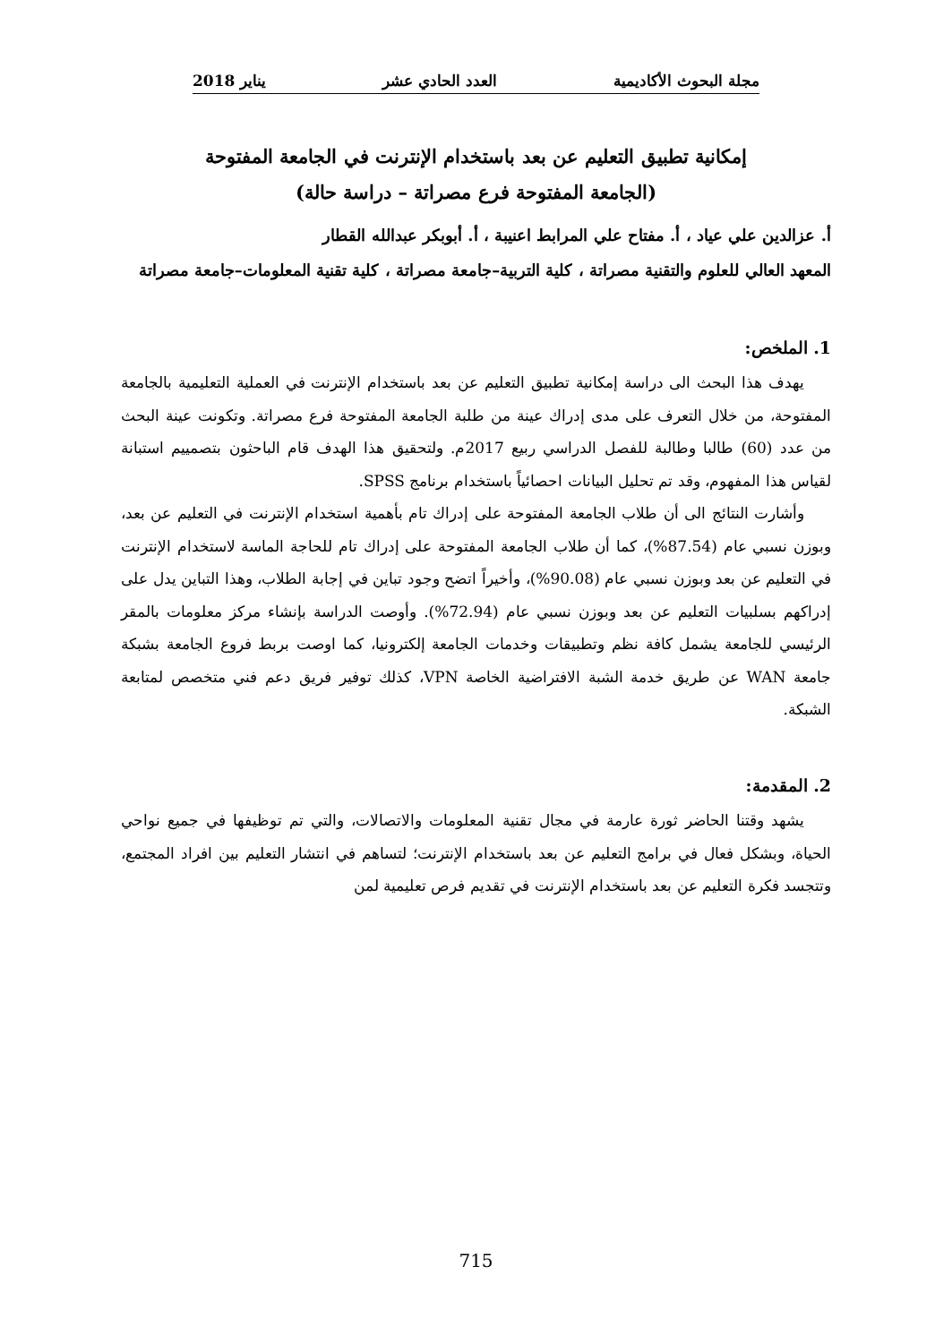مجلة البحوث الأكاديمية العدد الحادي عشر يناير 2018
إمكانية تطبيق التعليم عن بعد باستخدام الإنترنت في الجامعة المفتوحة
(الجامعة المفتوحة فرع مصراتة – دراسة حالة)
أ. عزالدين علي عياد ، أ. مفتاح علي المرابط اعنيبة ، أ. أبوبكر عبدالله القطار
المعهد العالي للعلوم والتقنية مصراتة ، كلية التربية–جامعة مصراتة ، كلية تقنية المعلومات–جامعة مصراتة
1. الملخص:
يهدف هذا البحث الى دراسة إمكانية تطبيق التعليم عن بعد باستخدام الإنترنت في العملية التعليمية بالجامعة المفتوحة، من خلال التعرف على مدى إدراك عينة من طلبة الجامعة المفتوحة فرع مصراتة. وتكونت عينة البحث من عدد (60) طالبا وطالبة للفصل الدراسي ربيع 2017م. ولتحقيق هذا الهدف قام الباحثون بتصمييم استبانة لقياس هذا المفهوم، وقد تم تحليل البيانات احصائياً باستخدام برنامج SPSS.
وأشارت النتائج الى أن طلاب الجامعة المفتوحة على إدراك تام بأهمية استخدام الإنترنت في التعليم عن بعد، وبوزن نسبي عام (87.54%)، كما أن طلاب الجامعة المفتوحة على إدراك تام للحاجة الماسة لاستخدام الإنترنت في التعليم عن بعد وبوزن نسبي عام (90.08%)، وأخيراً اتضح وجود تباين في إجابة الطلاب، وهذا التباين يدل على إدراكهم بسلبيات التعليم عن بعد وبوزن نسبي عام (72.94%). وأوصت الدراسة بإنشاء مركز معلومات بالمقر الرئيسي للجامعة يشمل كافة نظم وتطبيقات وخدمات الجامعة إلكترونيا، كما اوصت بربط فروع الجامعة بشبكة جامعة WAN عن طريق خدمة الشبة الافتراضية الخاصة VPN، كذلك توفير فريق دعم فني متخصص لمتابعة الشبكة.
2. المقدمة:
يشهد وقتنا الحاضر ثورة عارمة في مجال تقنية المعلومات والاتصالات، والتي تم توظيفها في جميع نواحي الحياة، وبشكل فعال في برامج التعليم عن بعد باستخدام الإنترنت؛ لتساهم في انتشار التعليم بين افراد المجتمع، وتتجسد فكرة التعليم عن بعد باستخدام الإنترنت في تقديم فرص تعليمية لمن
715